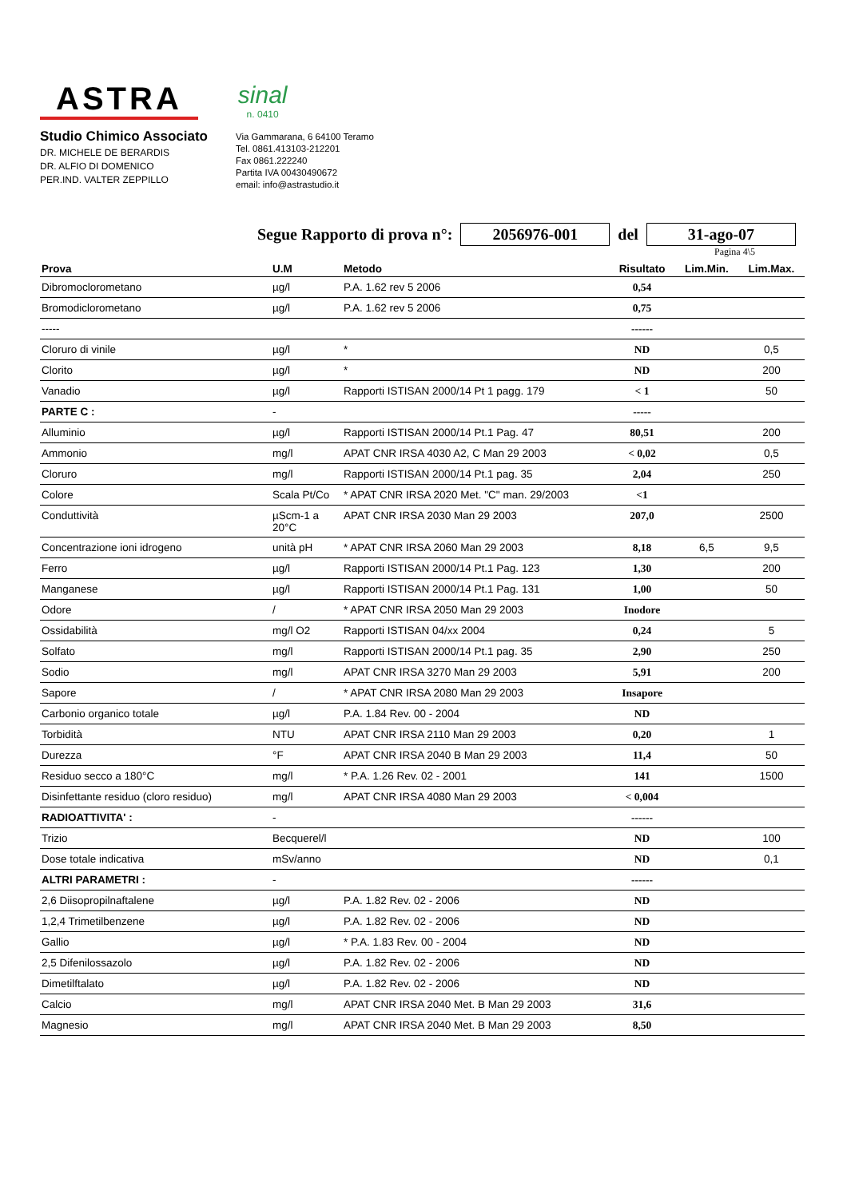ASTRA
sinal
n. 0410
Studio Chimico Associato
DR. MICHELE DE BERARDIS
DR. ALFIO DI DOMENICO
PER.IND. VALTER ZEPPILLO
Via Gammarana, 6 64100 Teramo
Tel. 0861.413103-212201
Fax 0861.222240
Partita IVA 00430490672
email: info@astrastudio.it
Segue Rapporto di prova n°: 2056976-001 del 31-ago-07
Pagina 4\5
| Prova | U.M | Metodo | Risultato | Lim.Min. | Lim.Max. |
| --- | --- | --- | --- | --- | --- |
| Dibromoclorometano | µg/l | P.A. 1.62 rev 5 2006 | 0,54 | | |
| Bromodiclorometano | µg/l | P.A. 1.62 rev 5 2006 | 0,75 | | |
| ----- | | | ------ | | |
| Cloruro di vinile | µg/l | * | ND | | 0,5 |
| Clorito | µg/l | * | ND | | 200 |
| Vanadio | µg/l | Rapporti ISTISAN 2000/14 Pt 1 pagg. 179 | < 1 | | 50 |
| PARTE C : | - | | ----- | | |
| Alluminio | µg/l | Rapporti ISTISAN 2000/14 Pt.1 Pag. 47 | 80,51 | | 200 |
| Ammonio | mg/l | APAT CNR IRSA 4030 A2, C Man 29 2003 | < 0,02 | | 0,5 |
| Cloruro | mg/l | Rapporti ISTISAN 2000/14 Pt.1 pag. 35 | 2,04 | | 250 |
| Colore | Scala Pt/Co | * APAT CNR IRSA 2020 Met. "C" man. 29/2003 | <1 | | |
| Conduttività | µScm-1 a 20°C | APAT CNR IRSA 2030 Man 29 2003 | 207,0 | | 2500 |
| Concentrazione ioni idrogeno | unità pH | * APAT CNR IRSA 2060 Man 29 2003 | 8,18 | 6,5 | 9,5 |
| Ferro | µg/l | Rapporti ISTISAN 2000/14 Pt.1 Pag. 123 | 1,30 | | 200 |
| Manganese | µg/l | Rapporti ISTISAN 2000/14 Pt.1 Pag. 131 | 1,00 | | 50 |
| Odore | / | * APAT CNR IRSA 2050 Man 29 2003 | Inodore | | |
| Ossidabilità | mg/l O2 | Rapporti ISTISAN 04/xx 2004 | 0,24 | | 5 |
| Solfato | mg/l | Rapporti ISTISAN 2000/14 Pt.1 pag. 35 | 2,90 | | 250 |
| Sodio | mg/l | APAT CNR IRSA 3270 Man 29 2003 | 5,91 | | 200 |
| Sapore | / | * APAT CNR IRSA 2080 Man 29 2003 | Insapore | | |
| Carbonio organico totale | µg/l | P.A. 1.84 Rev. 00 - 2004 | ND | | |
| Torbidità | NTU | APAT CNR IRSA 2110 Man 29 2003 | 0,20 | | 1 |
| Durezza | °F | APAT CNR IRSA 2040 B Man 29 2003 | 11,4 | | 50 |
| Residuo secco a 180°C | mg/l | * P.A. 1.26 Rev. 02 - 2001 | 141 | | 1500 |
| Disinfettante residuo (cloro residuo) | mg/l | APAT CNR IRSA 4080 Man 29 2003 | < 0,004 | | |
| RADIOATTIVITA' : | - | | ------ | | |
| Trizio | Becquerel/l | | ND | | 100 |
| Dose totale indicativa | mSv/anno | | ND | | 0,1 |
| ALTRI PARAMETRI : | - | | ------ | | |
| 2,6 Diisopropilnaftalene | µg/l | P.A. 1.82 Rev. 02 - 2006 | ND | | |
| 1,2,4 Trimetilbenzene | µg/l | P.A. 1.82 Rev. 02 - 2006 | ND | | |
| Gallio | µg/l | * P.A. 1.83 Rev. 00 - 2004 | ND | | |
| 2,5 Difenilossazolo | µg/l | P.A. 1.82 Rev. 02 - 2006 | ND | | |
| Dimetilftalato | µg/l | P.A. 1.82 Rev. 02 - 2006 | ND | | |
| Calcio | mg/l | APAT CNR IRSA 2040 Met. B Man 29 2003 | 31,6 | | |
| Magnesio | mg/l | APAT CNR IRSA 2040 Met. B Man 29 2003 | 8,50 | | |